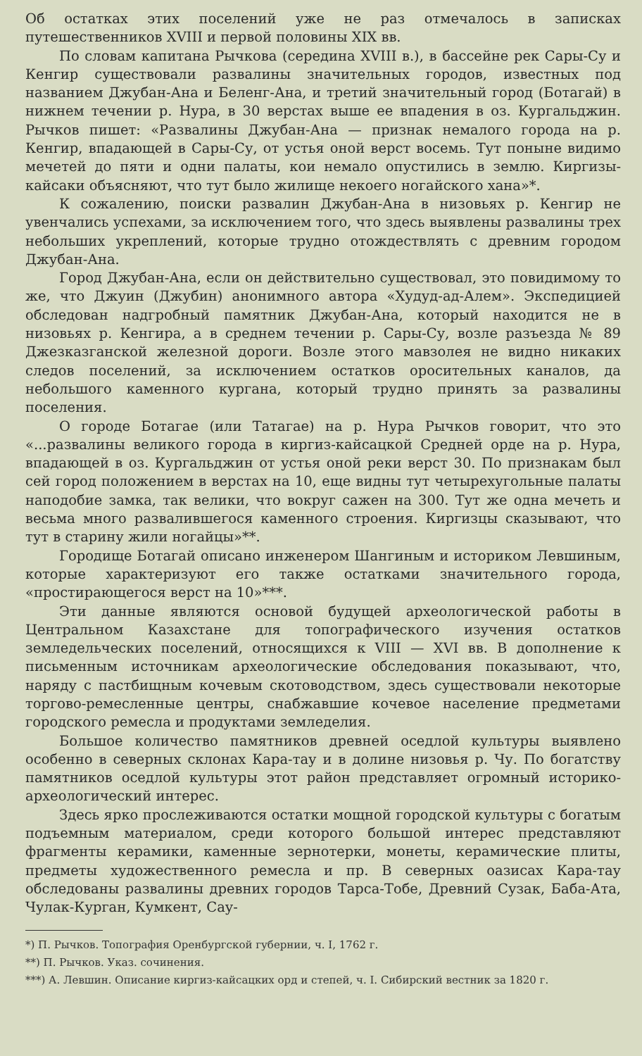Об остатках этих поселений уже не раз отмечалось в записках путешественников XVIII и первой половины XIX вв.
По словам капитана Рычкова (середина XVIII в.), в бассейне рек Сары-Су и Кенгир существовали развалины значительных городов, известных под названием Джубан-Ана и Беленг-Ана, и третий значительный город (Ботагай) в нижнем течении р. Нура, в 30 верстах выше ее впадения в оз. Кургальджин. Рычков пишет: «Развалины Джубан-Ана — признак немалого города на р. Кенгир, впадающей в Сары-Су, от устья оной верст восемь. Тут поныне видимо мечетей до пяти и одни палаты, кои немало опустились в землю. Киргизы-кайсаки объясняют, что тут было жилище некоего ногайского хана»*.
К сожалению, поиски развалин Джубан-Ана в низовьях р. Кенгир не увенчались успехами, за исключением того, что здесь выявлены развалины трех небольших укреплений, которые трудно отождествлять с древним городом Джубан-Ана.
Город Джубан-Ана, если он действительно существовал, это повидимому то же, что Джуин (Джубин) анонимного автора «Худуд-ад-Алем». Экспедицией обследован надгробный памятник Джубан-Ана, который находится не в низовьях р. Кенгира, а в среднем течении р. Сары-Су, возле разъезда № 89 Джезказганской железной дороги. Возле этого мавзолея не видно никаких следов поселений, за исключением остатков оросительных каналов, да небольшого каменного кургана, который трудно принять за развалины поселения.
О городе Ботагае (или Татагае) на р. Нура Рычков говорит, что это «...развалины великого города в киргиз-кайсацкой Средней орде на р. Нура, впадающей в оз. Кургальджин от устья оной реки верст 30. По признакам был сей город положением в верстах на 10, еще видны тут четырехугольные палаты наподобие замка, так велики, что вокруг сажен на 300. Тут же одна мечеть и весьма много развалившегося каменного строения. Киргизцы сказывают, что тут в старину жили ногайцы»**.
Городище Ботагай описано инженером Шангиным и историком Левшиным, которые характеризуют его также остатками значительного города, «простирающегося верст на 10»***.
Эти данные являются основой будущей археологической работы в Центральном Казахстане для топографического изучения остатков земледельческих поселений, относящихся к VIII — XVI вв. В дополнение к письменным источникам археологические обследования показывают, что, наряду с пастбищным кочевым скотоводством, здесь существовали некоторые торгово-ремесленные центры, снабжавшие кочевое население предметами городского ремесла и продуктами земледелия.
Большое количество памятников древней оседлой культуры выявлено особенно в северных склонах Кара-тау и в долине низовья р. Чу. По богатству памятников оседлой культуры этот район представляет огромный историко-археологический интерес.
Здесь ярко прослеживаются остатки мощной городской культуры с богатым подъемным материалом, среди которого большой интерес представляют фрагменты керамики, каменные зернотерки, монеты, керамические плиты, предметы художественного ремесла и пр. В северных оазисах Кара-тау обследованы развалины древних городов Тарса-Тобе, Древний Сузак, Баба-Ата, Чулак-Курган, Кумкент, Сау-
*) П. Рычков. Топография Оренбургской губернии, ч. I, 1762 г.
**) П. Рычков. Указ. сочинения.
***) А. Левшин. Описание киргиз-кайсацких орд и степей, ч. I. Сибирский вестник за 1820 г.